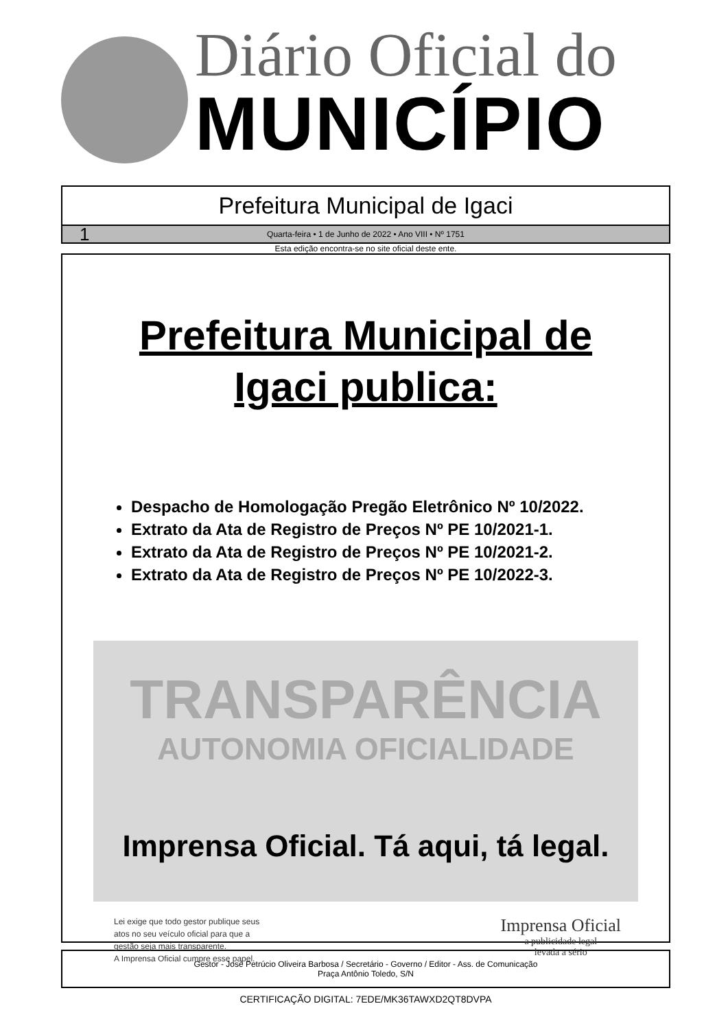Diário Oficial do
MUNICÍPIO
Prefeitura Municipal de Igaci
1 Quarta-feira • 1 de Junho de 2022 • Ano VIII • Nº 1751
Esta edição encontra-se no site oficial deste ente.
Prefeitura Municipal de
Igaci publica:
Despacho de Homologação Pregão Eletrônico Nº 10/2022.
Extrato da Ata de Registro de Preços Nº PE 10/2021-1.
Extrato da Ata de Registro de Preços Nº PE 10/2021-2.
Extrato da Ata de Registro de Preços Nº PE 10/2022-3.
TRANSPARÊNCIA
AUTONOMIA OFICIALIDADE
Imprensa Oficial. Tá aqui, tá legal.
Lei exige que todo gestor publique seus
atos no seu veículo oficial para que a
gestão seja mais transparente.
A Imprensa Oficial cumpre esse papel.
Imprensa Oficial
a publicidade legal
levada a sério
Gestor - José Petrúcio Oliveira Barbosa / Secretário - Governo / Editor - Ass. de Comunicação
Praça Antônio Toledo, S/N
CERTIFICAÇÃO DIGITAL: 7EDE/MK36TAWXD2QT8DVPA